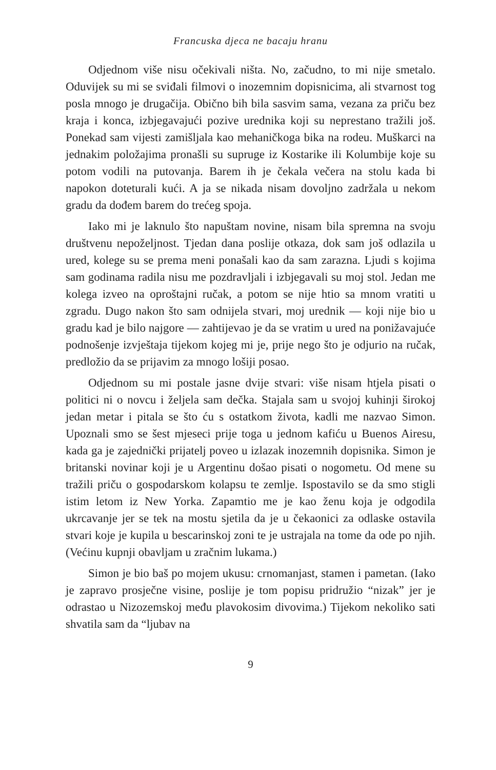Francuska djeca ne bacaju hranu
Odjednom više nisu očekivali ništa. No, začudno, to mi nije smetalo. Oduvijek su mi se sviđali filmovi o inozemnim dopisnicima, ali stvarnost tog posla mnogo je drugačija. Obično bih bila sasvim sama, vezana za priču bez kraja i konca, izbjegavajući pozive urednika koji su neprestano tražili još. Ponekad sam vijesti zamišljala kao mehaničkoga bika na rodeu. Muškarci na jednakim položajima pronašli su supruge iz Kostarike ili Kolumbije koje su potom vodili na putovanja. Barem ih je čekala večera na stolu kada bi napokon doteturali kući. A ja se nikada nisam dovoljno zadržala u nekom gradu da dođem barem do trećeg spoja.
Iako mi je laknulo što napuštam novine, nisam bila spremna na svoju društvenu nepoželjnost. Tjedan dana poslije otkaza, dok sam još odlazila u ured, kolege su se prema meni ponašali kao da sam zarazna. Ljudi s kojima sam godinama radila nisu me pozdravljali i izbjegavali su moj stol. Jedan me kolega izveo na oproštajni ručak, a potom se nije htio sa mnom vratiti u zgradu. Dugo nakon što sam odnijela stvari, moj urednik — koji nije bio u gradu kad je bilo najgore — zahtijevao je da se vratim u ured na ponižavajuće podnošenje izvještaja tijekom kojeg mi je, prije nego što je odjurio na ručak, predložio da se prijavim za mnogo lošiji posao.
Odjednom su mi postale jasne dvije stvari: više nisam htjela pisati o politici ni o novcu i željela sam dečka. Stajala sam u svojoj kuhinji širokoj jedan metar i pitala se što ću s ostatkom života, kadli me nazvao Simon. Upoznali smo se šest mjeseci prije toga u jednom kafiću u Buenos Airesu, kada ga je zajednički prijatelj poveo u izlazak inozemnih dopisnika. Simon je britanski novinar koji je u Argentinu došao pisati o nogometu. Od mene su tražili priču o gospodarskom kolapsu te zemlje. Ispostavilo se da smo stigli istim letom iz New Yorka. Zapamtio me je kao ženu koja je odgodila ukrcavanje jer se tek na mostu sjetila da je u čekaonici za odlaske ostavila stvari koje je kupila u bescarinskoj zoni te je ustrajala na tome da ode po njih. (Većinu kupnji obavljam u zračnim lukama.)
Simon je bio baš po mojem ukusu: crnomanjast, stamen i pametan. (Iako je zapravo prosječne visine, poslije je tom popisu pridružio “nizak” jer je odrastao u Nizozemskoj među plavokosim divovima.) Tijekom nekoliko sati shvatila sam da “ljubav na
9